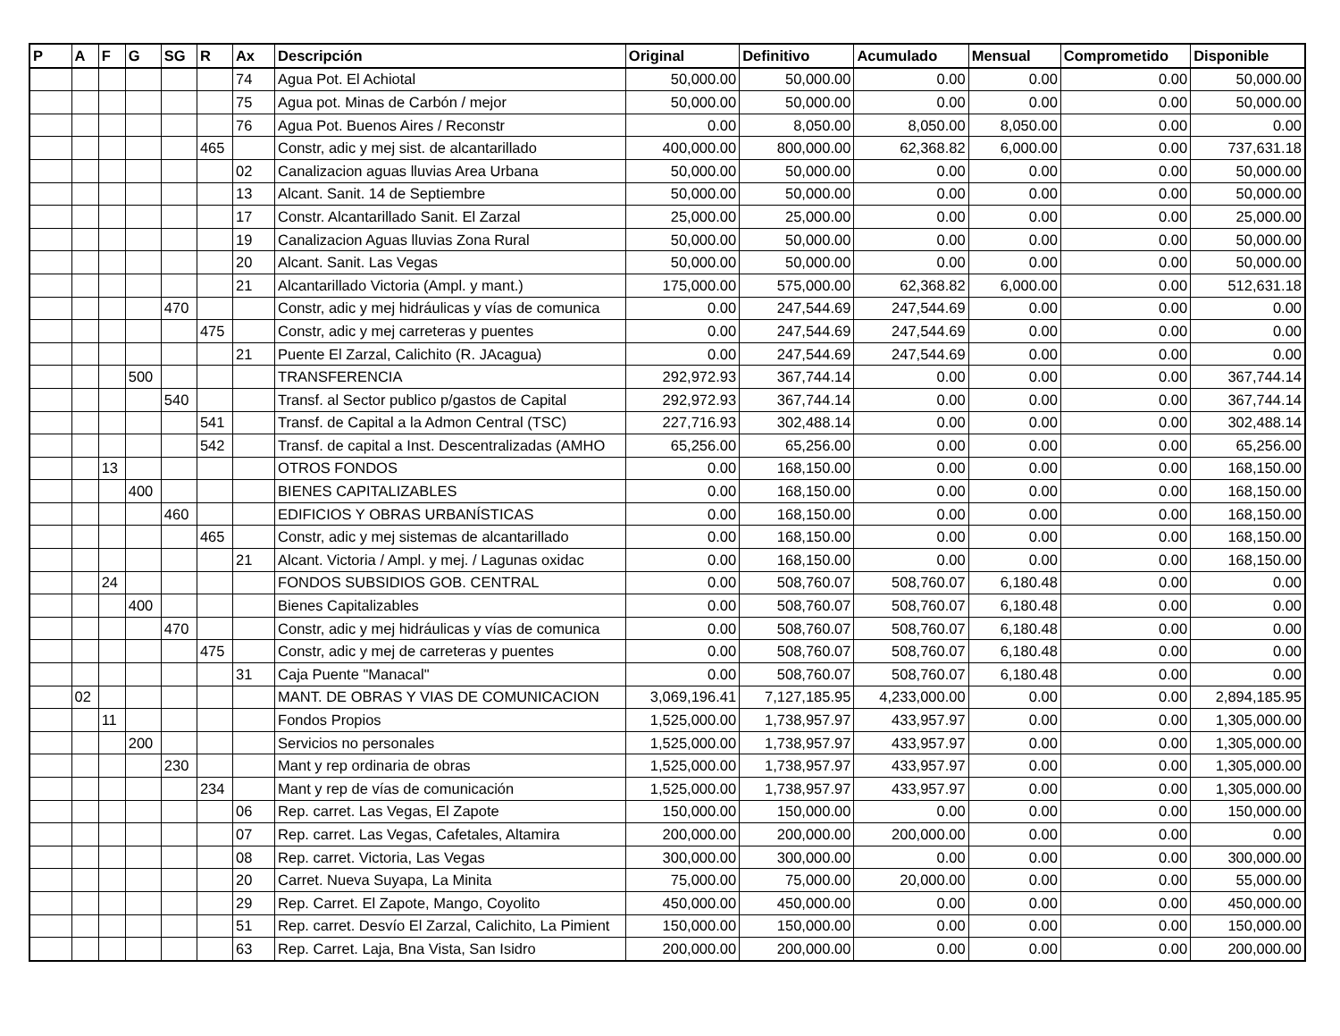| P | A | F | G | SG | R | Ax | Descripción | Original | Definitivo | Acumulado | Mensual | Comprometido | Disponible |
| --- | --- | --- | --- | --- | --- | --- | --- | --- | --- | --- | --- | --- | --- |
| | | | | | | 74 | Agua Pot. El Achiotal | 50,000.00 | 50,000.00 | 0.00 | 0.00 | 0.00 | 50,000.00 |
| | | | | | | 75 | Agua pot. Minas de Carbón / mejor | 50,000.00 | 50,000.00 | 0.00 | 0.00 | 0.00 | 50,000.00 |
| | | | | | | 76 | Agua Pot. Buenos Aires / Reconstr | 0.00 | 8,050.00 | 8,050.00 | 8,050.00 | 0.00 | 0.00 |
| | | | | | 465 | | Constr, adic y mej sist. de alcantarillado | 400,000.00 | 800,000.00 | 62,368.82 | 6,000.00 | 0.00 | 737,631.18 |
| | | | | | | 02 | Canalizacion aguas lluvias Area Urbana | 50,000.00 | 50,000.00 | 0.00 | 0.00 | 0.00 | 50,000.00 |
| | | | | | | 13 | Alcant. Sanit. 14 de Septiembre | 50,000.00 | 50,000.00 | 0.00 | 0.00 | 0.00 | 50,000.00 |
| | | | | | | 17 | Constr. Alcantarillado Sanit. El Zarzal | 25,000.00 | 25,000.00 | 0.00 | 0.00 | 0.00 | 25,000.00 |
| | | | | | | 19 | Canalizacion Aguas lluvias Zona Rural | 50,000.00 | 50,000.00 | 0.00 | 0.00 | 0.00 | 50,000.00 |
| | | | | | | 20 | Alcant. Sanit. Las Vegas | 50,000.00 | 50,000.00 | 0.00 | 0.00 | 0.00 | 50,000.00 |
| | | | | | | 21 | Alcantarillado Victoria (Ampl. y mant.) | 175,000.00 | 575,000.00 | 62,368.82 | 6,000.00 | 0.00 | 512,631.18 |
| | | | | 470 | | | Constr, adic y mej hidráulicas y vías de comunica | 0.00 | 247,544.69 | 247,544.69 | 0.00 | 0.00 | 0.00 |
| | | | | | 475 | | Constr, adic y mej carreteras y puentes | 0.00 | 247,544.69 | 247,544.69 | 0.00 | 0.00 | 0.00 |
| | | | | | | 21 | Puente El Zarzal, Calichito (R. JAcagua) | 0.00 | 247,544.69 | 247,544.69 | 0.00 | 0.00 | 0.00 |
| | | | 500 | | | | TRANSFERENCIA | 292,972.93 | 367,744.14 | 0.00 | 0.00 | 0.00 | 367,744.14 |
| | | | | 540 | | | Transf. al Sector publico p/gastos de Capital | 292,972.93 | 367,744.14 | 0.00 | 0.00 | 0.00 | 367,744.14 |
| | | | | | 541 | | Transf. de Capital a la Admon Central (TSC) | 227,716.93 | 302,488.14 | 0.00 | 0.00 | 0.00 | 302,488.14 |
| | | | | | 542 | | Transf. de capital a Inst. Descentralizadas (AMHO | 65,256.00 | 65,256.00 | 0.00 | 0.00 | 0.00 | 65,256.00 |
| | | 13 | | | | | OTROS FONDOS | 0.00 | 168,150.00 | 0.00 | 0.00 | 0.00 | 168,150.00 |
| | | | 400 | | | | BIENES CAPITALIZABLES | 0.00 | 168,150.00 | 0.00 | 0.00 | 0.00 | 168,150.00 |
| | | | | 460 | | | EDIFICIOS Y OBRAS URBANÍSTICAS | 0.00 | 168,150.00 | 0.00 | 0.00 | 0.00 | 168,150.00 |
| | | | | | 465 | | Constr, adic y mej sistemas de alcantarillado | 0.00 | 168,150.00 | 0.00 | 0.00 | 0.00 | 168,150.00 |
| | | | | | | 21 | Alcant. Victoria / Ampl. y mej. / Lagunas oxidac | 0.00 | 168,150.00 | 0.00 | 0.00 | 0.00 | 168,150.00 |
| | | 24 | | | | | FONDOS SUBSIDIOS GOB. CENTRAL | 0.00 | 508,760.07 | 508,760.07 | 6,180.48 | 0.00 | 0.00 |
| | | | 400 | | | | Bienes Capitalizables | 0.00 | 508,760.07 | 508,760.07 | 6,180.48 | 0.00 | 0.00 |
| | | | | 470 | | | Constr, adic y mej hidráulicas y vías de comunica | 0.00 | 508,760.07 | 508,760.07 | 6,180.48 | 0.00 | 0.00 |
| | | | | | 475 | | Constr, adic y mej de carreteras y puentes | 0.00 | 508,760.07 | 508,760.07 | 6,180.48 | 0.00 | 0.00 |
| | | | | | | 31 | Caja Puente "Manacal" | 0.00 | 508,760.07 | 508,760.07 | 6,180.48 | 0.00 | 0.00 |
| | 02 | | | | | | MANT. DE OBRAS Y VIAS DE COMUNICACION | 3,069,196.41 | 7,127,185.95 | 4,233,000.00 | 0.00 | 0.00 | 2,894,185.95 |
| | | 11 | | | | | Fondos Propios | 1,525,000.00 | 1,738,957.97 | 433,957.97 | 0.00 | 0.00 | 1,305,000.00 |
| | | | 200 | | | | Servicios no personales | 1,525,000.00 | 1,738,957.97 | 433,957.97 | 0.00 | 0.00 | 1,305,000.00 |
| | | | | 230 | | | Mant y rep ordinaria de obras | 1,525,000.00 | 1,738,957.97 | 433,957.97 | 0.00 | 0.00 | 1,305,000.00 |
| | | | | | 234 | | Mant y rep de vías de comunicación | 1,525,000.00 | 1,738,957.97 | 433,957.97 | 0.00 | 0.00 | 1,305,000.00 |
| | | | | | | 06 | Rep. carret. Las Vegas, El Zapote | 150,000.00 | 150,000.00 | 0.00 | 0.00 | 0.00 | 150,000.00 |
| | | | | | | 07 | Rep. carret. Las Vegas, Cafetales, Altamira | 200,000.00 | 200,000.00 | 200,000.00 | 0.00 | 0.00 | 0.00 |
| | | | | | | 08 | Rep. carret. Victoria, Las Vegas | 300,000.00 | 300,000.00 | 0.00 | 0.00 | 0.00 | 300,000.00 |
| | | | | | | 20 | Carret. Nueva Suyapa, La Minita | 75,000.00 | 75,000.00 | 20,000.00 | 0.00 | 0.00 | 55,000.00 |
| | | | | | | 29 | Rep. Carret. El Zapote, Mango, Coyolito | 450,000.00 | 450,000.00 | 0.00 | 0.00 | 0.00 | 450,000.00 |
| | | | | | | 51 | Rep. carret. Desvío El Zarzal, Calichito, La Pimient | 150,000.00 | 150,000.00 | 0.00 | 0.00 | 0.00 | 150,000.00 |
| | | | | | | 63 | Rep. Carret. Laja, Bna Vista, San Isidro | 200,000.00 | 200,000.00 | 0.00 | 0.00 | 0.00 | 200,000.00 |